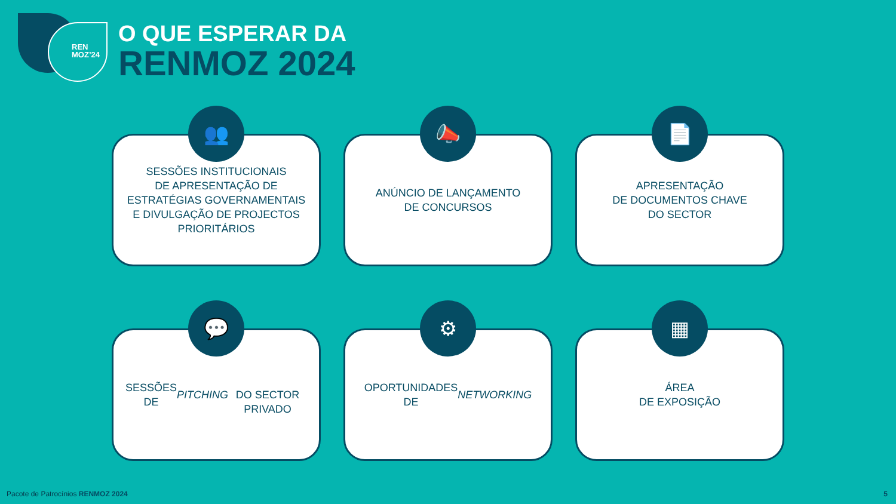REN
MOZ’24
O QUE ESPERAR DA
RENMOZ 2024
👥
SESSÕES INSTITUCIONAIS
DE APRESENTAÇÃO DE
ESTRATÉGIAS GOVERNAMENTAIS
E DIVULGAÇÃO DE PROJECTOS
PRIORITÁRIOS
📣
ANÚNCIO DE LANÇAMENTO
DE CONCURSOS
📄
APRESENTAÇÃO
DE DOCUMENTOS CHAVE
DO SECTOR
💬
SESSÕES DE PITCHING
DO SECTOR PRIVADO
⚙
OPORTUNIDADES
DE NETWORKING
▦
ÁREA
DE EXPOSIÇÃO
Pacote de Patrocínios RENMOZ 2024
5